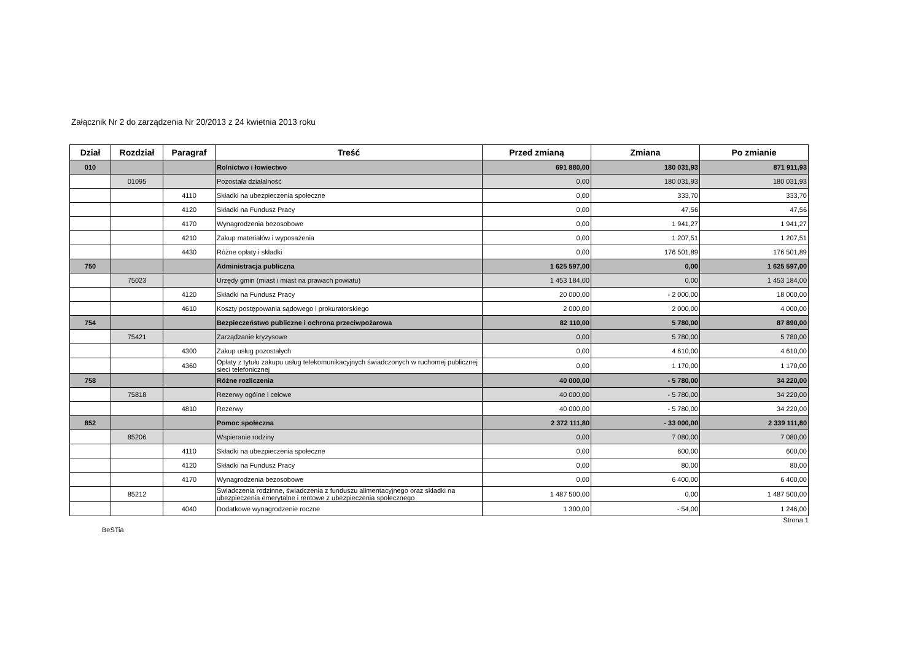Załącznik Nr 2 do zarządzenia Nr 20/2013 z 24 kwietnia 2013 roku
| Dział | Rozdział | Paragraf | Treść | Przed zmianą | Zmiana | Po zmianie |
| --- | --- | --- | --- | --- | --- | --- |
| 010 | | | Rolnictwo i łowiectwo | 691 880,00 | 180 031,93 | 871 911,93 |
| | 01095 | | Pozostała działalność | 0,00 | 180 031,93 | 180 031,93 |
| | | 4110 | Składki na ubezpieczenia społeczne | 0,00 | 333,70 | 333,70 |
| | | 4120 | Składki na Fundusz Pracy | 0,00 | 47,56 | 47,56 |
| | | 4170 | Wynagrodzenia bezosobowe | 0,00 | 1 941,27 | 1 941,27 |
| | | 4210 | Zakup materiałów i wyposażenia | 0,00 | 1 207,51 | 1 207,51 |
| | | 4430 | Różne opłaty i składki | 0,00 | 176 501,89 | 176 501,89 |
| 750 | | | Administracja publiczna | 1 625 597,00 | 0,00 | 1 625 597,00 |
| | 75023 | | Urzędy gmin (miast i miast na prawach powiatu) | 1 453 184,00 | 0,00 | 1 453 184,00 |
| | | 4120 | Składki na Fundusz Pracy | 20 000,00 | - 2 000,00 | 18 000,00 |
| | | 4610 | Koszty postępowania sądowego i prokuratorskiego | 2 000,00 | 2 000,00 | 4 000,00 |
| 754 | | | Bezpieczeństwo publiczne i ochrona przeciwpożarowa | 82 110,00 | 5 780,00 | 87 890,00 |
| | 75421 | | Zarządzanie kryzysowe | 0,00 | 5 780,00 | 5 780,00 |
| | | 4300 | Zakup usług pozostałych | 0,00 | 4 610,00 | 4 610,00 |
| | | 4360 | Opłaty z tytułu zakupu usług telekomunikacyjnych świadczonych w ruchomej publicznej sieci telefonicznej | 0,00 | 1 170,00 | 1 170,00 |
| 758 | | | Różne rozliczenia | 40 000,00 | - 5 780,00 | 34 220,00 |
| | 75818 | | Rezerwy ogólne i celowe | 40 000,00 | - 5 780,00 | 34 220,00 |
| | | 4810 | Rezerwy | 40 000,00 | - 5 780,00 | 34 220,00 |
| 852 | | | Pomoc społeczna | 2 372 111,80 | - 33 000,00 | 2 339 111,80 |
| | 85206 | | Wspieranie rodziny | 0,00 | 7 080,00 | 7 080,00 |
| | | 4110 | Składki na ubezpieczenia społeczne | 0,00 | 600,00 | 600,00 |
| | | 4120 | Składki na Fundusz Pracy | 0,00 | 80,00 | 80,00 |
| | | 4170 | Wynagrodzenia bezosobowe | 0,00 | 6 400,00 | 6 400,00 |
| | 85212 | | Świadczenia rodzinne, świadczenia z funduszu alimentacyjnego oraz składki na ubezpieczenia emerytalne i rentowe z ubezpieczenia społecznego | 1 487 500,00 | 0,00 | 1 487 500,00 |
| | | 4040 | Dodatkowe wynagrodzenie roczne | 1 300,00 | - 54,00 | 1 246,00 |
BeSTia Strona 1